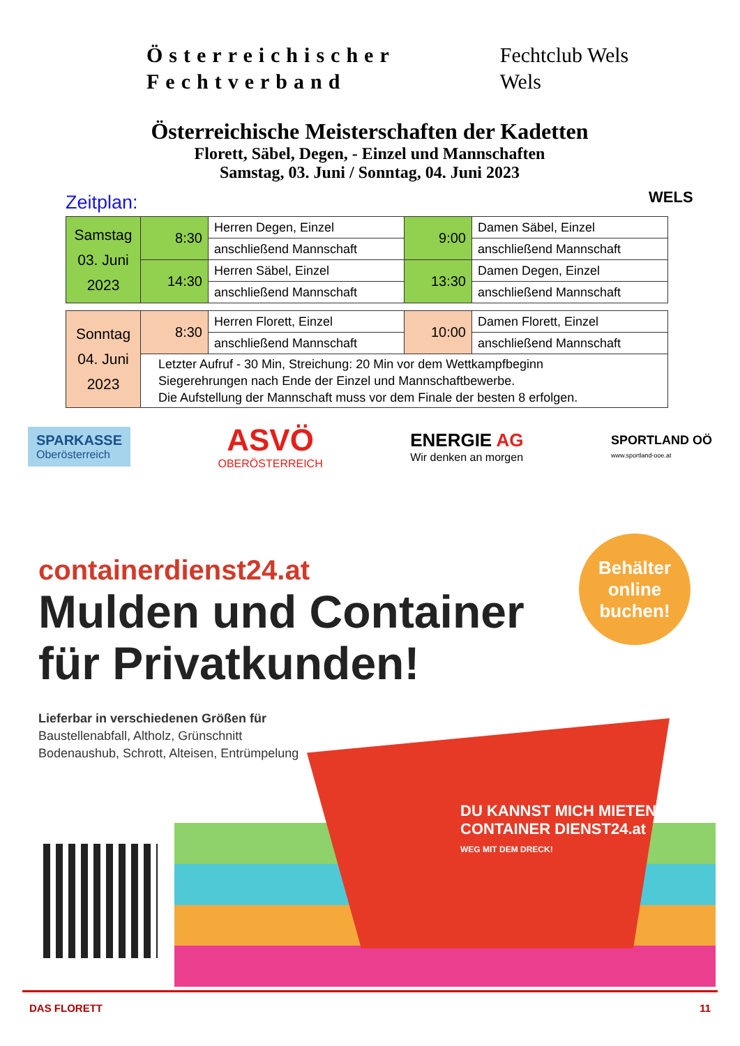Österreichischer
Fechtverband
Fechtclub Wels
Wels
Österreichische Meisterschaften der Kadetten
Florett, Säbel, Degen, - Einzel und Mannschaften
Samstag, 03. Juni / Sonntag, 04. Juni 2023
WELS
Zeitplan:
| Samstag 03. Juni 2023 | 8:30 | Herren Degen, Einzel | 9:00 | Damen Säbel, Einzel |
| | | anschließend Mannschaft | | anschließend Mannschaft |
| | 14:30 | Herren Säbel, Einzel | 13:30 | Damen Degen, Einzel |
| | | anschließend Mannschaft | | anschließend Mannschaft |
| Sonntag 04. Juni 2023 | 8:30 | Herren Florett, Einzel | 10:00 | Damen Florett, Einzel |
| | | anschließend Mannschaft | | anschließend Mannschaft |
| | Letzter Aufruf - 30 Min, Streichung: 20 Min vor dem Wettkampfbeginn Siegerehrungen nach Ende der Einzel und Mannschaftbewerbe. Die Aufstellung der Mannschaft muss vor dem Finale der besten 8 erfolgen. | | | |
SPARKASSE
Oberösterreich
ASVÖ
OBERÖSTERREICH
ENERGIE AG
Wir denken an morgen
SPORTLAND OÖ
www.sportland-ooe.at
containerdienst24.at
Mulden und Container
für Privatkunden!
Lieferbar in verschiedenen Größen für
Baustellenabfall, Altholz, Grünschnitt
Bodenaushub, Schrott, Alteisen, Entrümpelung
Behälter
online
buchen!
DU KANNST MICH MIETEN!
CONTAINER DIENST24.at
WEG MIT DEM DRECK!
DAS FLORETT 11